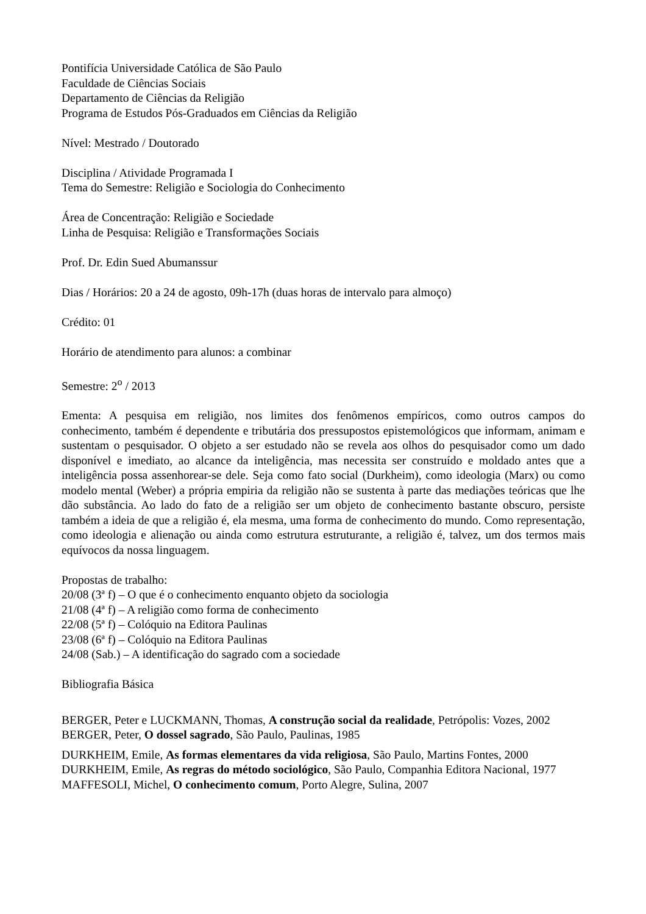Pontifícia Universidade Católica de São Paulo
Faculdade de Ciências Sociais
Departamento de Ciências da Religião
Programa de Estudos Pós-Graduados em Ciências da Religião
Nível: Mestrado / Doutorado
Disciplina / Atividade Programada I
Tema do Semestre: Religião e Sociologia do Conhecimento
Área de Concentração: Religião e Sociedade
Linha de Pesquisa: Religião e Transformações Sociais
Prof. Dr. Edin Sued Abumanssur
Dias / Horários: 20 a 24 de agosto, 09h-17h (duas horas de intervalo para almoço)
Crédito: 01
Horário de atendimento para alunos: a combinar
Semestre: 2<sup>o</sup> / 2013
Ementa: A pesquisa em religião, nos limites dos fenômenos empíricos, como outros campos do conhecimento, também é dependente e tributária dos pressupostos epistemológicos que informam, animam e sustentam o pesquisador. O objeto a ser estudado não se revela aos olhos do pesquisador como um dado disponível e imediato, ao alcance da inteligência, mas necessita ser construído e moldado antes que a inteligência possa assenhorear-se dele. Seja como fato social (Durkheim), como ideologia (Marx) ou como modelo mental (Weber) a própria empiria da religião não se sustenta à parte das mediações teóricas que lhe dão substância. Ao lado do fato de a religião ser um objeto de conhecimento bastante obscuro, persiste também a ideia de que a religião é, ela mesma, uma forma de conhecimento do mundo. Como representação, como ideologia e alienação ou ainda como estrutura estruturante, a religião é, talvez, um dos termos mais equívocos da nossa linguagem.
Propostas de trabalho:
20/08 (3ª f) – O que é o conhecimento enquanto objeto da sociologia
21/08 (4ª f) – A religião como forma de conhecimento
22/08 (5ª f) – Colóquio na Editora Paulinas
23/08 (6ª f) – Colóquio na Editora Paulinas
24/08 (Sab.) – A identificação do sagrado com a sociedade
Bibliografia Básica
BERGER, Peter e LUCKMANN, Thomas, A construção social da realidade, Petrópolis: Vozes, 2002
BERGER, Peter, O dossel sagrado, São Paulo, Paulinas, 1985
DURKHEIM, Emile, As formas elementares da vida religiosa, São Paulo, Martins Fontes, 2000
DURKHEIM, Emile, As regras do método sociológico, São Paulo, Companhia Editora Nacional, 1977
MAFFESOLI, Michel, O conhecimento comum, Porto Alegre, Sulina, 2007